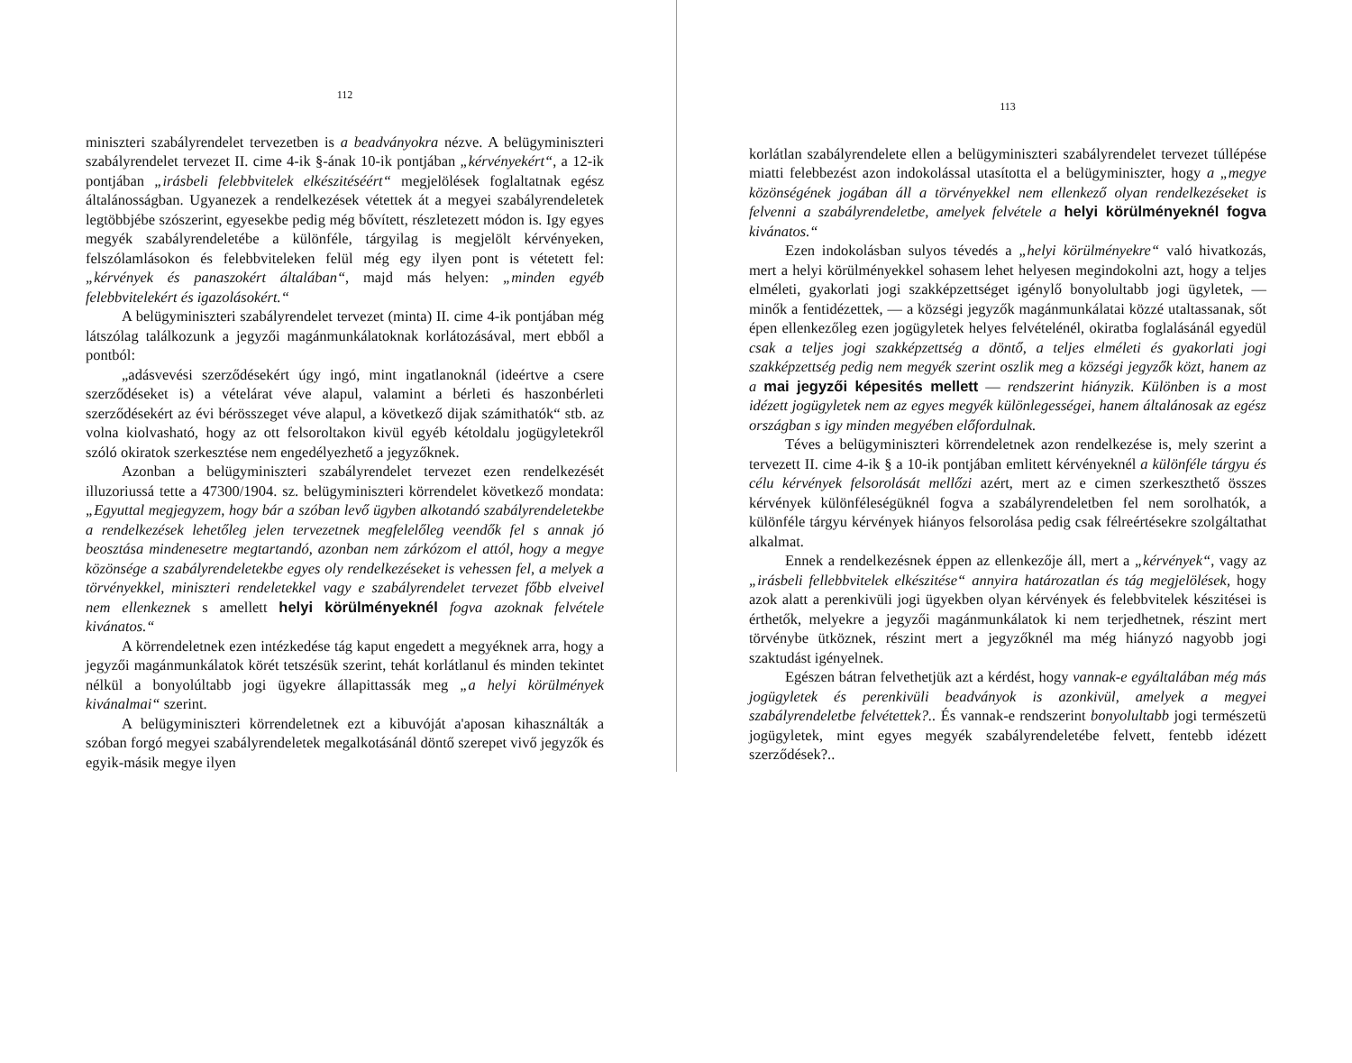112
miniszteri szabályrendelet tervezetben is a beadványokra nézve. A belügyminiszteri szabályrendelet tervezet II. cime 4-ik §-ának 10-ik pontjában „kérvényekért“, a 12-ik pontjában „irásbeli felebbvitelek elkészitéséért“ megjelölések foglaltatnak egész általánosságban. Ugyanezek a rendelkezések vétettek át a megyei szabályrendeletek legtöbbjébe szószerint, egyesekbe pedig még bővített, részletezett módon is. Igy egyes megyék szabályrendeletébe a különféle, tárgyilag is megjelölt kérvényeken, felszólamlásokon és felebbviteleken felül még egy ilyen pont is vétetett fel: „kérvények és panaszokért általában“, majd más helyen: „minden egyéb felebbvitelekért és igazolásokért.“
A belügyminiszteri szabályrendelet tervezet (minta) II. cime 4-ik pontjában még látszólag találkozunk a jegyzői magánmunkálatoknak korlátozásával, mert ebből a pontból:
„adásvevési szerződésekért úgy ingó, mint ingatlanoknál (ideértve a csere szerződéseket is) a vételárat véve alapul, valamint a bérleti és haszonbérleti szerződésekért az évi bérösszeget véve alapul, a következő dijak számithatók“ stb. az volna kiolvasható, hogy az ott felsoroltakon kivül egyéb kétoldalu jogügyletekről szóló okiratok szerkesztése nem engedélyezhető a jegyzőknek.
Azonban a belügyminiszteri szabályrendelet tervezet ezen rendelkezését illuzoriussá tette a 47300/1904. sz. belügyminiszteri körrendelet következő mondata: „Egyuttal megjegyzem, hogy bár a szóban levő ügyben alkotandó szabályrendeletekbe a rendelkezések lehetőleg jelen tervezetnek megfelelőleg veendők fel s annak jó beosztása mindenesetre megtartandó, azonban nem zárkózom el attól, hogy a megye közönsége a szabályrendeletekbe egyes oly rendelkezéseket is vehessen fel, a melyek a törvényekkel, miniszteri rendeletekkel vagy e szabályrendelet tervezet főbb elveivel nem ellenkeznek s amellett helyi körülményeknél fogva azoknak felvétele kivánatos.“
A körrendeletnek ezen intézkedése tág kaput engedett a megyéknek arra, hogy a jegyzői magánmunkálatok körét tetszésük szerint, tehát korlátlanul és minden tekintet nélkül a bonyolúltabb jogi ügyekre állapittassák meg „a helyi körülmények kivánalmai“ szerint.
A belügyminiszteri körrendeletnek ezt a kibuvóját a'aposan kihasználták a szóban forgó megyei szabályrendeletek megalkotásánál döntő szerepet vivő jegyzők és egyik-másik megye ilyen
113
korlátlan szabályrendelete ellen a belügyminiszteri szabályrendelet tervezet túllépése miatti felebbezést azon indokolással utasította el a belügyminiszter, hogy a „megye közönségének jogában áll a törvényekkel nem ellenkező olyan rendelkezéseket is felvenni a szabályrendeletbe, amelyek felvétele a helyi körülményeknél fogva kivánatos.“
Ezen indokolásban sulyos tévedés a „helyi körülményekre“ való hivatkozás, mert a helyi körülményekkel sohasem lehet helyesen megindokolni azt, hogy a teljes elméleti, gyakorlati jogi szakképzettséget igénylő bonyolultabb jogi ügyletek, — minők a fentidézettek, — a községi jegyzők magánmunkálatai közzé utaltassanak, sőt épen ellenkezőleg ezen jogügyletek helyes felvételénél, okiratba foglalásánál egyedül csak a teljes jogi szakképzettség a döntő, a teljes elméleti és gyakorlati jogi szakképzettség pedig nem megyék szerint oszlik meg a községi jegyzők közt, hanem az a mai jegyzői képesités mellett — rendszerint hiányzik. Különben is a most idézett jogügyletek nem az egyes megyék különlegességei, hanem általánosak az egész országban s igy minden megyében előfordulnak.
Téves a belügyminiszteri körrendeletnek azon rendelkezése is, mely szerint a tervezett II. cime 4-ik § a 10-ik pontjában emlitett kérvényeknél a különféle tárgyu és célu kérvények felsorolását mellőzi azért, mert az e cimen szerkeszthető összes kérvények különféleségüknél fogva a szabályrendeletben fel nem sorolhatók, a különféle tárgyu kérvények hiányos felsorolása pedig csak félreértésekre szolgáltathat alkalmat.
Ennek a rendelkezésnek éppen az ellenkezője áll, mert a „kérvények“, vagy az „irásbeli fellebbvitelek elkészitése“ annyira határozatlan és tág megjelölések, hogy azok alatt a perenkivüli jogi ügyekben olyan kérvények és felebbvitelek készitései is érthetők, melyekre a jegyzői magánmunkálatok ki nem terjedhetnek, részint mert törvénybe ütköznek, részint mert a jegyzőknél ma még hiányzó nagyobb jogi szaktudást igényelnek.
Egészen bátran felvethetjük azt a kérdést, hogy vannak-e egyáltalában még más jogügyletek és perenkivüli beadványok is azonkivül, amelyek a megyei szabályrendeletbe felvétettek?.. És vannak-e rendszerint bonyolultabb jogi természetü jogügyletek, mint egyes megyék szabályrendeletébe felvett, fentebb idézett szerződések?..